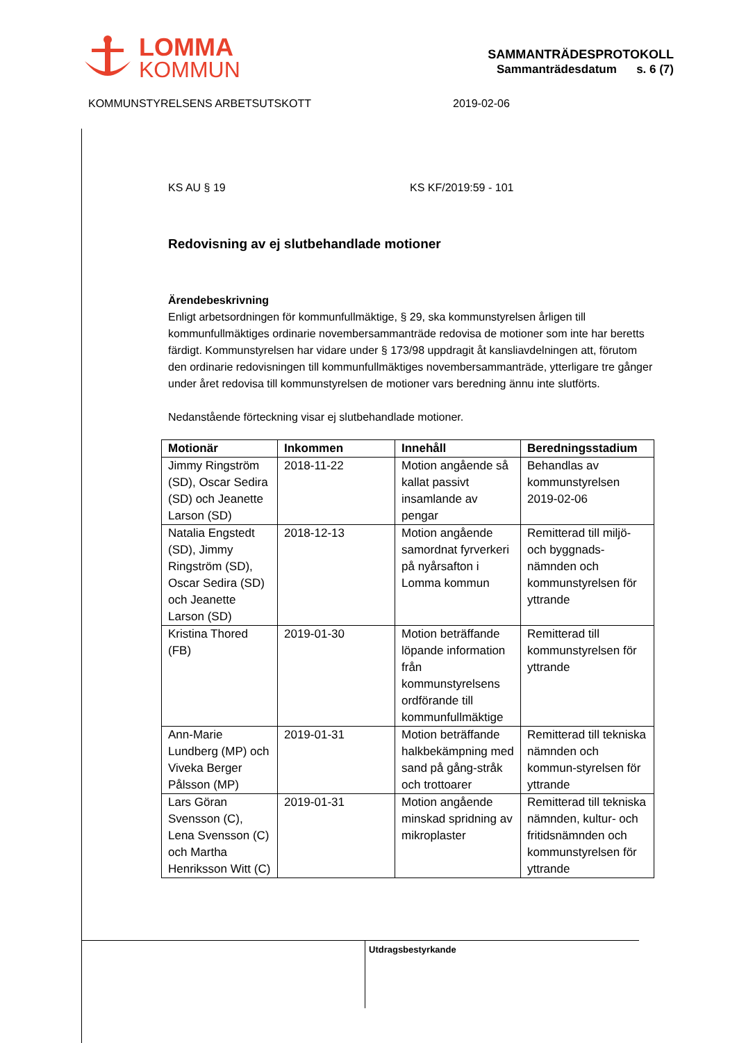LOMMA
KOMMUN
SAMMANTRÄDESPROTOKOLL
Sammanträdesdatum s. 6 (7)
KOMMUNSTYRELSENS ARBETSUTSKOTT 2019-02-06
KS AU § 19 KS KF/2019:59 - 101
Redovisning av ej slutbehandlade motioner
Ärendebeskrivning
Enligt arbetsordningen för kommunfullmäktige, § 29, ska kommunstyrelsen årligen till kommunfullmäktiges ordinarie novembersammanträde redovisa de motioner som inte har beretts färdigt. Kommunstyrelsen har vidare under § 173/98 uppdragit åt kansliavdelningen att, förutom den ordinarie redovisningen till kommunfullmäktiges novembersammanträde, ytterligare tre gånger under året redovisa till kommunstyrelsen de motioner vars beredning ännu inte slutförts.
Nedanstående förteckning visar ej slutbehandlade motioner.
| Motionär | Inkommen | Innehåll | Beredningsstadium |
| --- | --- | --- | --- |
| Jimmy Ringström (SD), Oscar Sedira (SD) och Jeanette Larson (SD) | 2018-11-22 | Motion angående så kallat passivt insamlande av pengar | Behandlas av kommunstyrelsen 2019-02-06 |
| Natalia Engstedt (SD), Jimmy Ringström (SD), Oscar Sedira (SD) och Jeanette Larson (SD) | 2018-12-13 | Motion angående samordnat fyrverkeri på nyårsafton i Lomma kommun | Remitterad till miljö- och byggnads-nämnden och kommunstyrelsen för yttrande |
| Kristina Thored (FB) | 2019-01-30 | Motion beträffande löpande information från kommunstyrelsens ordförande till kommunfullmäktige | Remitterad till kommunstyrelsen för yttrande |
| Ann-Marie Lundberg (MP) och Viveka Berger Pålsson (MP) | 2019-01-31 | Motion beträffande halkbekämpning med sand på gång-stråk och trottoarer | Remitterad till tekniska nämnden och kommun-styrelsen för yttrande |
| Lars Göran Svensson (C), Lena Svensson (C) och Martha Henriksson Witt (C) | 2019-01-31 | Motion angående minskad spridning av mikroplaster | Remitterad till tekniska nämnden, kultur- och fritidsnämnden och kommunstyrelsen för yttrande |
Utdragsbestyrkande